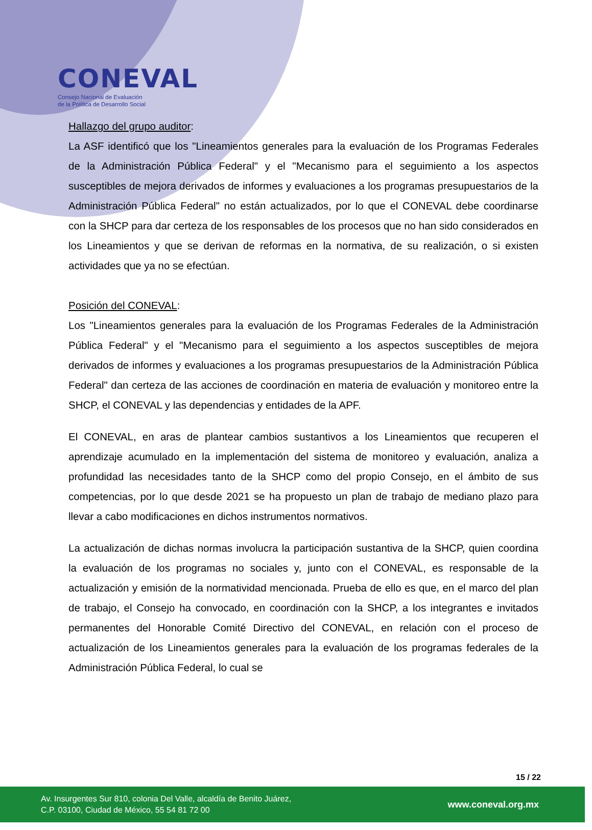CONEVAL
Consejo Nacional de Evaluación
de la Política de Desarrollo Social
Hallazgo del grupo auditor:
La ASF identificó que los "Lineamientos generales para la evaluación de los Programas Federales de la Administración Pública Federal" y el "Mecanismo para el seguimiento a los aspectos susceptibles de mejora derivados de informes y evaluaciones a los programas presupuestarios de la Administración Pública Federal" no están actualizados, por lo que el CONEVAL debe coordinarse con la SHCP para dar certeza de los responsables de los procesos que no han sido considerados en los Lineamientos y que se derivan de reformas en la normativa, de su realización, o si existen actividades que ya no se efectúan.
Posición del CONEVAL:
Los "Lineamientos generales para la evaluación de los Programas Federales de la Administración Pública Federal" y el "Mecanismo para el seguimiento a los aspectos susceptibles de mejora derivados de informes y evaluaciones a los programas presupuestarios de la Administración Pública Federal" dan certeza de las acciones de coordinación en materia de evaluación y monitoreo entre la SHCP, el CONEVAL y las dependencias y entidades de la APF.
El CONEVAL, en aras de plantear cambios sustantivos a los Lineamientos que recuperen el aprendizaje acumulado en la implementación del sistema de monitoreo y evaluación, analiza a profundidad las necesidades tanto de la SHCP como del propio Consejo, en el ámbito de sus competencias, por lo que desde 2021 se ha propuesto un plan de trabajo de mediano plazo para llevar a cabo modificaciones en dichos instrumentos normativos.
La actualización de dichas normas involucra la participación sustantiva de la SHCP, quien coordina la evaluación de los programas no sociales y, junto con el CONEVAL, es responsable de la actualización y emisión de la normatividad mencionada. Prueba de ello es que, en el marco del plan de trabajo, el Consejo ha convocado, en coordinación con la SHCP, a los integrantes e invitados permanentes del Honorable Comité Directivo del CONEVAL, en relación con el proceso de actualización de los Lineamientos generales para la evaluación de los programas federales de la Administración Pública Federal, lo cual se
15 / 22
Av. Insurgentes Sur 810, colonia Del Valle, alcaldía de Benito Juárez,
C.P. 03100, Ciudad de México, 55 54 81 72 00
www.coneval.org.mx